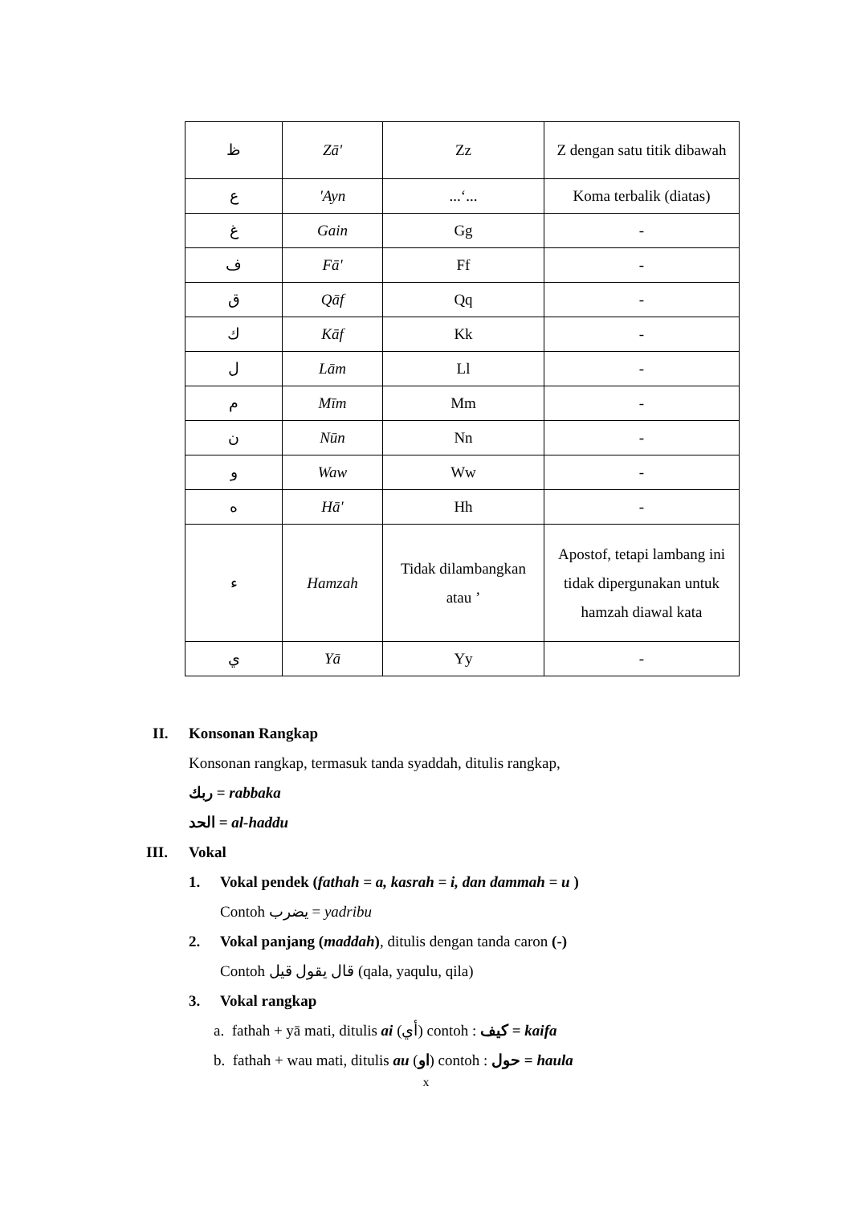| ظ | Zā' | Zz | Z dengan satu titik dibawah |
| ع | 'Ayn | ...‘... | Koma terbalik (diatas) |
| غ | Gain | Gg | - |
| ف | Fā' | Ff | - |
| ق | Qāf | Qq | - |
| ك | Kāf | Kk | - |
| ل | Lām | Ll | - |
| م | Mīm | Mm | - |
| ن | Nūn | Nn | - |
| و | Waw | Ww | - |
| ه | Hā' | Hh | - |
| ء | Hamzah | Tidak dilambangkan atau ’ | Apostof, tetapi lambang ini tidak dipergunakan untuk hamzah diawal kata |
| ي | Yā | Yy | - |
II. Konsonan Rangkap
Konsonan rangkap, termasuk tanda syaddah, ditulis rangkap,
ربك = rabbaka
الحد = al-haddu
III. Vokal
1. Vokal pendek (fathah = a, kasrah = i, dan dammah = u )
Contoh يضرب = yadribu
2. Vokal panjang (maddah), ditulis dengan tanda caron (-)
Contoh قال يقول قيل (qala, yaqulu, qila)
3. Vokal rangkap
a. fathah + yā mati, ditulis ai (أي) contoh : كيف = kaifa
b. fathah + wau mati, ditulis au (او) contoh : حول = haula
x